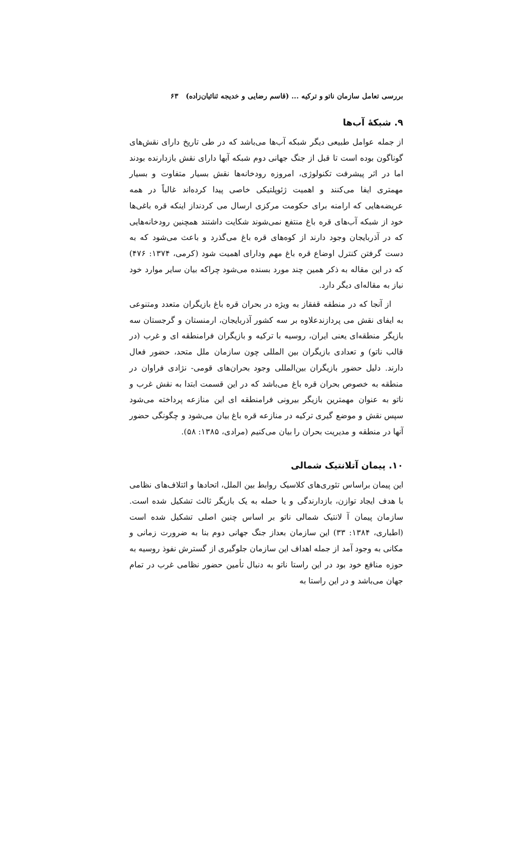بررسی تعامل سازمان ناتو و ترکیه ... (قاسم رضایی و خدیجه ثنائیان‌زاده) ۶۳
۹. شبکهٔ آب‌ها
از جمله عوامل طبیعی دیگر شبکه آب‌ها می‌باشد که در طی تاریخ دارای نقش‌های گوناگون بوده است تا قبل از جنگ جهانی دوم شبکه آبها دارای نقش بازدارنده بودند اما در اثر پیشرفت تکنولوژی، امروزه رودخانه‌ها نقش بسیار متفاوت و بسیار مهمتری ایفا می‌کنند و اهمیت ژئوپلتیکی خاصی پیدا کرده‌اند غالباً در همه عریضه‌هایی که ارامنه برای حکومت مرکزی ارسال می کردنداز اینکه قره باغی‌ها خود از شبکه آب‌های قره باغ منتفع نمی‌شوند شکایت داشتند همچنین رودخانه‌هایی که در آذربایجان وجود دارند از کوه‌های قره باغ می‌گذرد و باعث می‌شود که به دست گرفتن کنترل اوضاع قره باغ مهم ودارای اهمیت شود (کرمی، ۱۳۷۴: ۴۷۶) که در این مقاله به ذکر همین چند مورد بسنده می‌شود چراکه بیان سایر موارد خود نیاز به مقاله‌ای دیگر دارد.
از آنجا که در منطقه قفقاز به ویژه در بحران قره باغ بازیگران متعدد ومتنوعی به ایفای نقش می پردازندعلاوه بر سه کشور آذربایجان، ارمنستان و گرجستان سه بازیگر منطقه‌ای یعنی ایران، روسیه با ترکیه و بازیگران فرامنطقه ای و غرب (در قالب ناتو) و تعدادی بازیگران بین المللی چون سازمان ملل متحد، حضور فعال دارند. دلیل حضور بازیگران بین‌المللی وجود بحران‌های قومی- نژادی فراوان در منطقه به خصوص بحران قره باغ می‌باشد که در این قسمت ابتدا به نقش غرب و ناتو به عنوان مهمترین بازیگر بیرونی فرامنطقه ای این منازعه پرداخته می‌شود سپس نقش و موضع گیری ترکیه در منازعه قره باغ بیان می‌شود و چگونگی حضور آنها در منطقه و مدیریت بحران را بیان می‌کنیم (مرادی، ۱۳۸۵: ۵۸).
۱۰. پیمان آتلانتیک شمالی
این پیمان براساس تئوری‌های کلاسیک روابط بین الملل، اتحادها و ائتلاف‌های نظامی با هدف ایجاد توازن، بازدارندگی و یا حمله به یک بازیگر ثالث تشکیل شده است. سازمان پیمان آ لانتیک شمالی ناتو بر اساس چنین اصلی تشکیل شده است (اطباری، ۱۳۸۴: ۳۳) این سازمان بعداز جنگ جهانی دوم بنا به ضرورت زمانی و مکانی به وجود آمد از جمله اهداف این سازمان جلوگیری از گسترش نفوذ روسیه به حوزه منافع خود بود در این راستا ناتو به دنبال تأمین حضور نظامی غرب در تمام جهان می‌باشد و در این راستا به